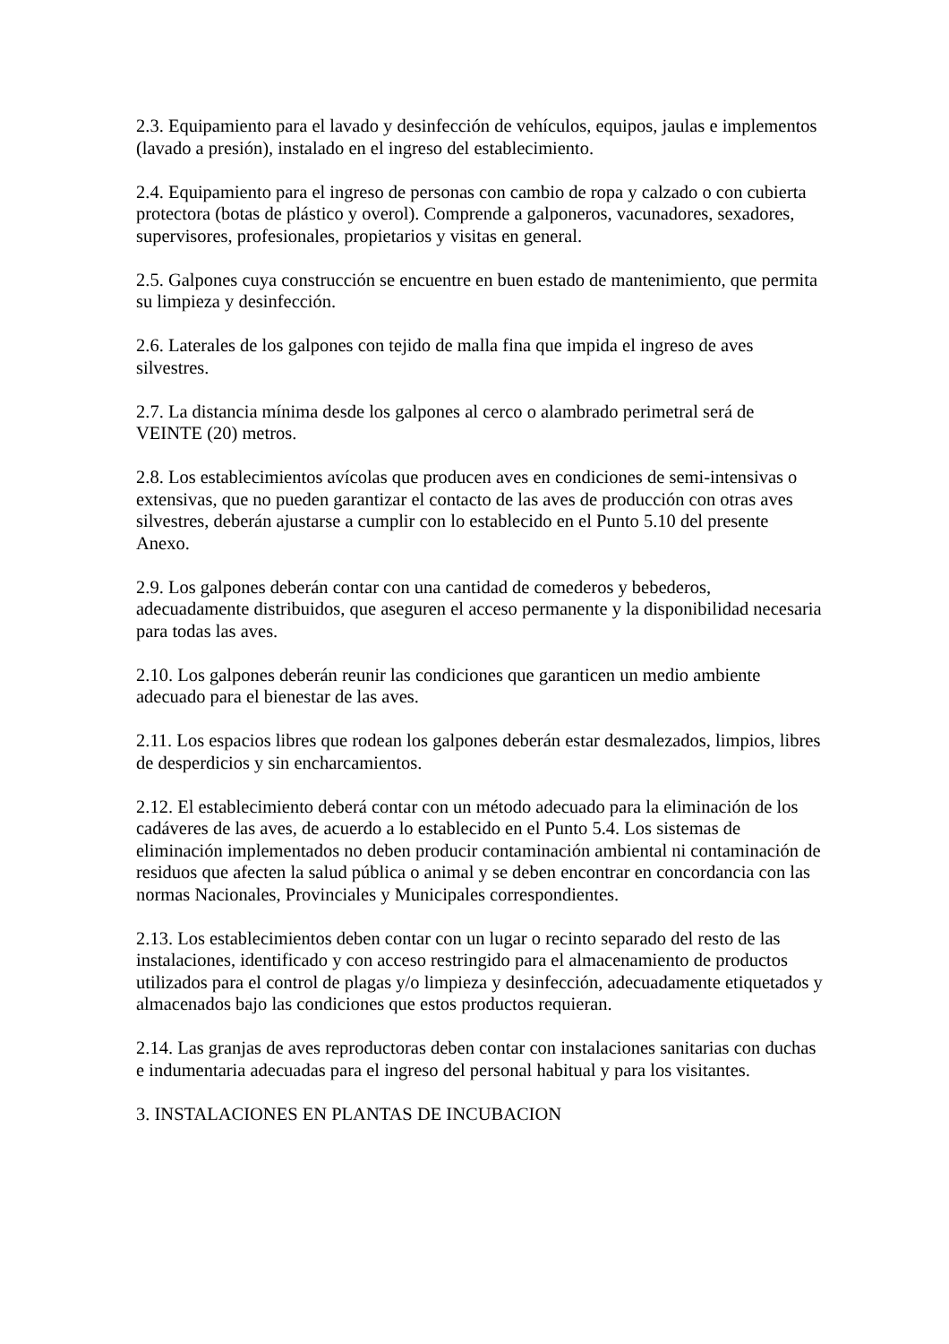2.3. Equipamiento para el lavado y desinfección de vehículos, equipos, jaulas e implementos (lavado a presión), instalado en el ingreso del establecimiento.
2.4. Equipamiento para el ingreso de personas con cambio de ropa y calzado o con cubierta protectora (botas de plástico y overol). Comprende a galponeros, vacunadores, sexadores, supervisores, profesionales, propietarios y visitas en general.
2.5. Galpones cuya construcción se encuentre en buen estado de mantenimiento, que permita su limpieza y desinfección.
2.6. Laterales de los galpones con tejido de malla fina que impida el ingreso de aves silvestres.
2.7. La distancia mínima desde los galpones al cerco o alambrado perimetral será de VEINTE (20) metros.
2.8. Los establecimientos avícolas que producen aves en condiciones de semi-intensivas o extensivas, que no pueden garantizar el contacto de las aves de producción con otras aves silvestres, deberán ajustarse a cumplir con lo establecido en el Punto 5.10 del presente Anexo.
2.9. Los galpones deberán contar con una cantidad de comederos y bebederos, adecuadamente distribuidos, que aseguren el acceso permanente y la disponibilidad necesaria para todas las aves.
2.10. Los galpones deberán reunir las condiciones que garanticen un medio ambiente adecuado para el bienestar de las aves.
2.11. Los espacios libres que rodean los galpones deberán estar desmalezados, limpios, libres de desperdicios y sin encharcamientos.
2.12. El establecimiento deberá contar con un método adecuado para la eliminación de los cadáveres de las aves, de acuerdo a lo establecido en el Punto 5.4. Los sistemas de eliminación implementados no deben producir contaminación ambiental ni contaminación de residuos que afecten la salud pública o animal y se deben encontrar en concordancia con las normas Nacionales, Provinciales y Municipales correspondientes.
2.13. Los establecimientos deben contar con un lugar o recinto separado del resto de las instalaciones, identificado y con acceso restringido para el almacenamiento de productos utilizados para el control de plagas y/o limpieza y desinfección, adecuadamente etiquetados y almacenados bajo las condiciones que estos productos requieran.
2.14. Las granjas de aves reproductoras deben contar con instalaciones sanitarias con duchas e indumentaria adecuadas para el ingreso del personal habitual y para los visitantes.
3. INSTALACIONES EN PLANTAS DE INCUBACION